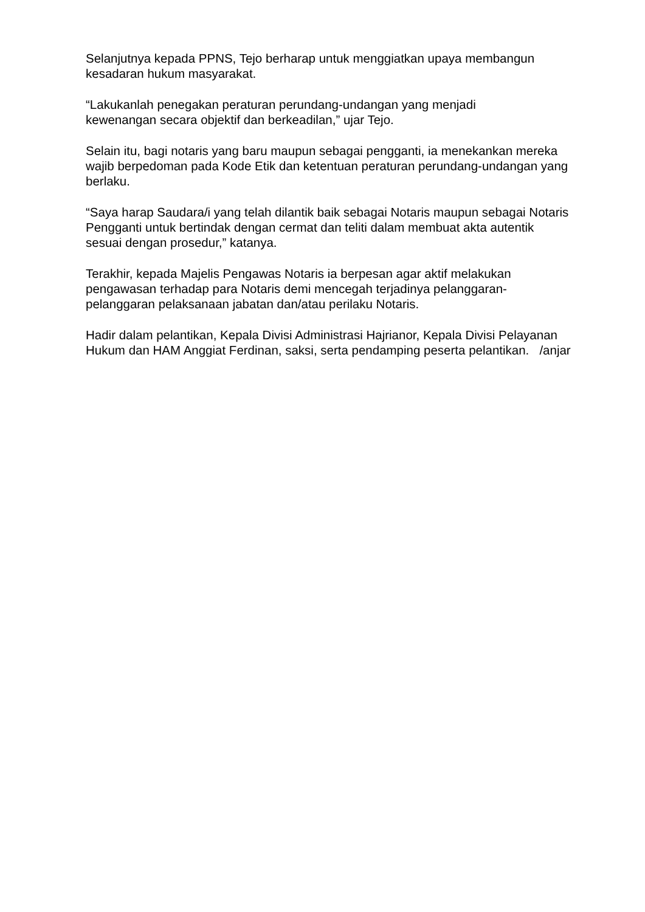Selanjutnya kepada PPNS, Tejo berharap untuk menggiatkan upaya membangun kesadaran hukum masyarakat.
“Lakukanlah penegakan peraturan perundang-undangan yang menjadi
kewenangan secara objektif dan berkeadilan,” ujar Tejo.
Selain itu, bagi notaris yang baru maupun sebagai pengganti, ia menekankan mereka wajib berpedoman pada Kode Etik dan ketentuan peraturan perundang-undangan yang berlaku.
“Saya harap Saudara/i yang telah dilantik baik sebagai Notaris maupun sebagai Notaris Pengganti untuk bertindak dengan cermat dan teliti dalam membuat akta autentik sesuai dengan prosedur,” katanya.
Terakhir, kepada Majelis Pengawas Notaris ia berpesan agar aktif melakukan pengawasan terhadap para Notaris demi mencegah terjadinya pelanggaran-pelanggaran pelaksanaan jabatan dan/atau perilaku Notaris.
Hadir dalam pelantikan, Kepala Divisi Administrasi Hajrianor, Kepala Divisi Pelayanan Hukum dan HAM Anggiat Ferdinan, saksi, serta pendamping peserta pelantikan. /anjar